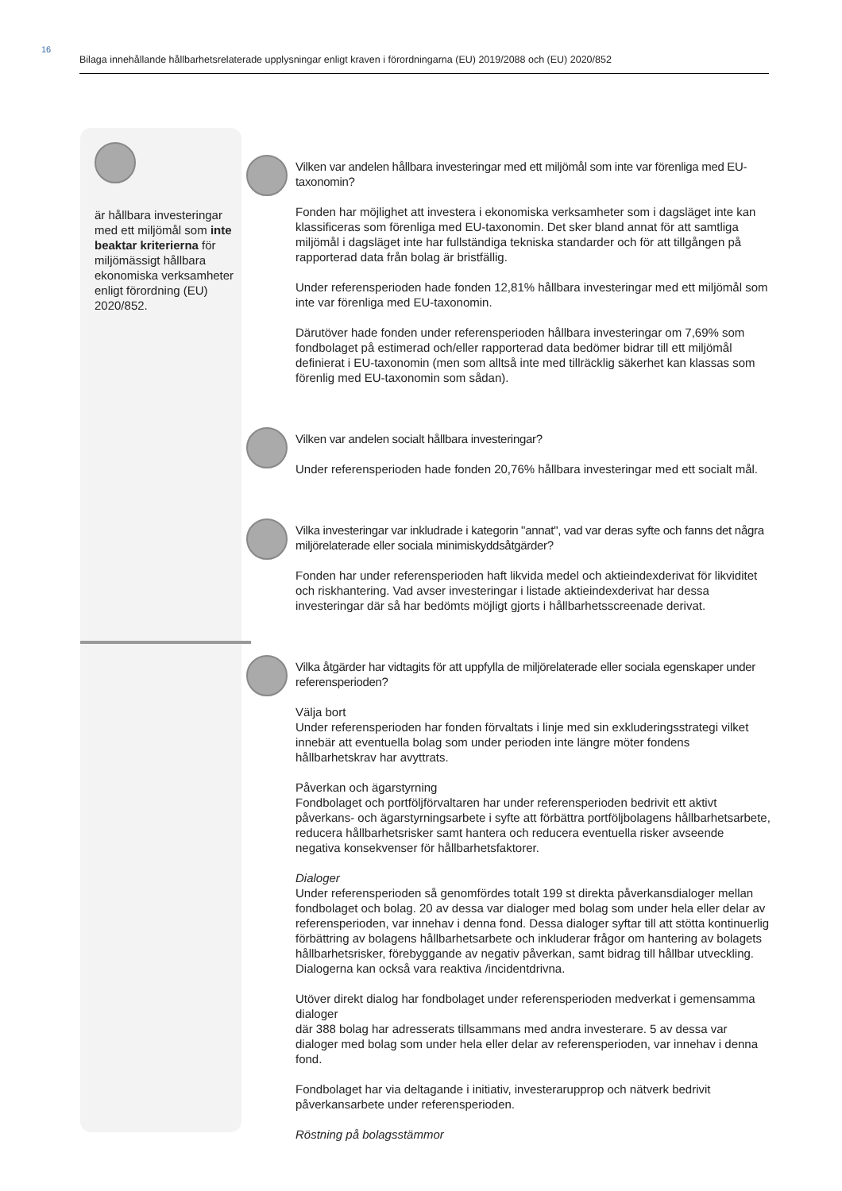16
Bilaga innehållande hållbarhetsrelaterade upplysningar enligt kraven i förordningarna (EU) 2019/2088 och (EU) 2020/852
är hållbara investeringar med ett miljömål som inte beaktar kriterierna för miljömässigt hållbara ekonomiska verksamheter enligt förordning (EU) 2020/852.
Vilken var andelen hållbara investeringar med ett miljömål som inte var förenliga med EU-taxonomin?
Fonden har möjlighet att investera i ekonomiska verksamheter som i dagsläget inte kan klassificeras som förenliga med EU-taxonomin. Det sker bland annat för att samtliga miljömål i dagsläget inte har fullständiga tekniska standarder och för att tillgången på rapporterad data från bolag är bristfällig.
Under referensperioden hade fonden 12,81% hållbara investeringar med ett miljömål som inte var förenliga med EU-taxonomin.
Därutöver hade fonden under referensperioden hållbara investeringar om 7,69% som fondbolaget på estimerad och/eller rapporterad data bedömer bidrar till ett miljömål definierat i EU-taxonomin (men som alltså inte med tillräcklig säkerhet kan klassas som förenlig med EU-taxonomin som sådan).
Vilken var andelen socialt hållbara investeringar?
Under referensperioden hade fonden 20,76% hållbara investeringar med ett socialt mål.
Vilka investeringar var inkludrade i kategorin "annat", vad var deras syfte och fanns det några miljörelaterade eller sociala minimiskyddsåtgärder?
Fonden har under referensperioden haft likvida medel och aktieindexderivat för likviditet och riskhantering. Vad avser investeringar i listade aktieindexderivat har dessa investeringar där så har bedömts möjligt gjorts i hållbarhetsscreenade derivat.
Vilka åtgärder har vidtagits för att uppfylla de miljörelaterade eller sociala egenskaper under referensperioden?
Välja bort
Under referensperioden har fonden förvaltats i linje med sin exkluderingsstrategi vilket innebär att eventuella bolag som under perioden inte längre möter fondens hållbarhetskrav har avyttrats.
Påverkan och ägarstyrning
Fondbolaget och portföljförvaltaren har under referensperioden bedrivit ett aktivt påverkans- och ägarstyrningsarbete i syfte att förbättra portföljbolagens hållbarhetsarbete, reducera hållbarhetsrisker samt hantera och reducera eventuella risker avseende negativa konsekvenser för hållbarhetsfaktorer.
Dialoger
Under referensperioden så genomfördes totalt 199 st direkta påverkansdialoger mellan fondbolaget och bolag. 20 av dessa var dialoger med bolag som under hela eller delar av referensperioden, var innehav i denna fond. Dessa dialoger syftar till att stötta kontinuerlig förbättring av bolagens hållbarhetsarbete och inkluderar frågor om hantering av bolagets hållbarhetsrisker, förebyggande av negativ påverkan, samt bidrag till hållbar utveckling. Dialogerna kan också vara reaktiva /incidentdrivna.
Utöver direkt dialog har fondbolaget under referensperioden medverkat i gemensamma dialoger
där 388 bolag har adresserats tillsammans med andra investerare. 5 av dessa var dialoger med bolag som under hela eller delar av referensperioden, var innehav i denna fond.
Fondbolaget har via deltagande i initiativ, investerarupprop och nätverk bedrivit påverkansarbete under referensperioden.
Röstning på bolagsstämmor